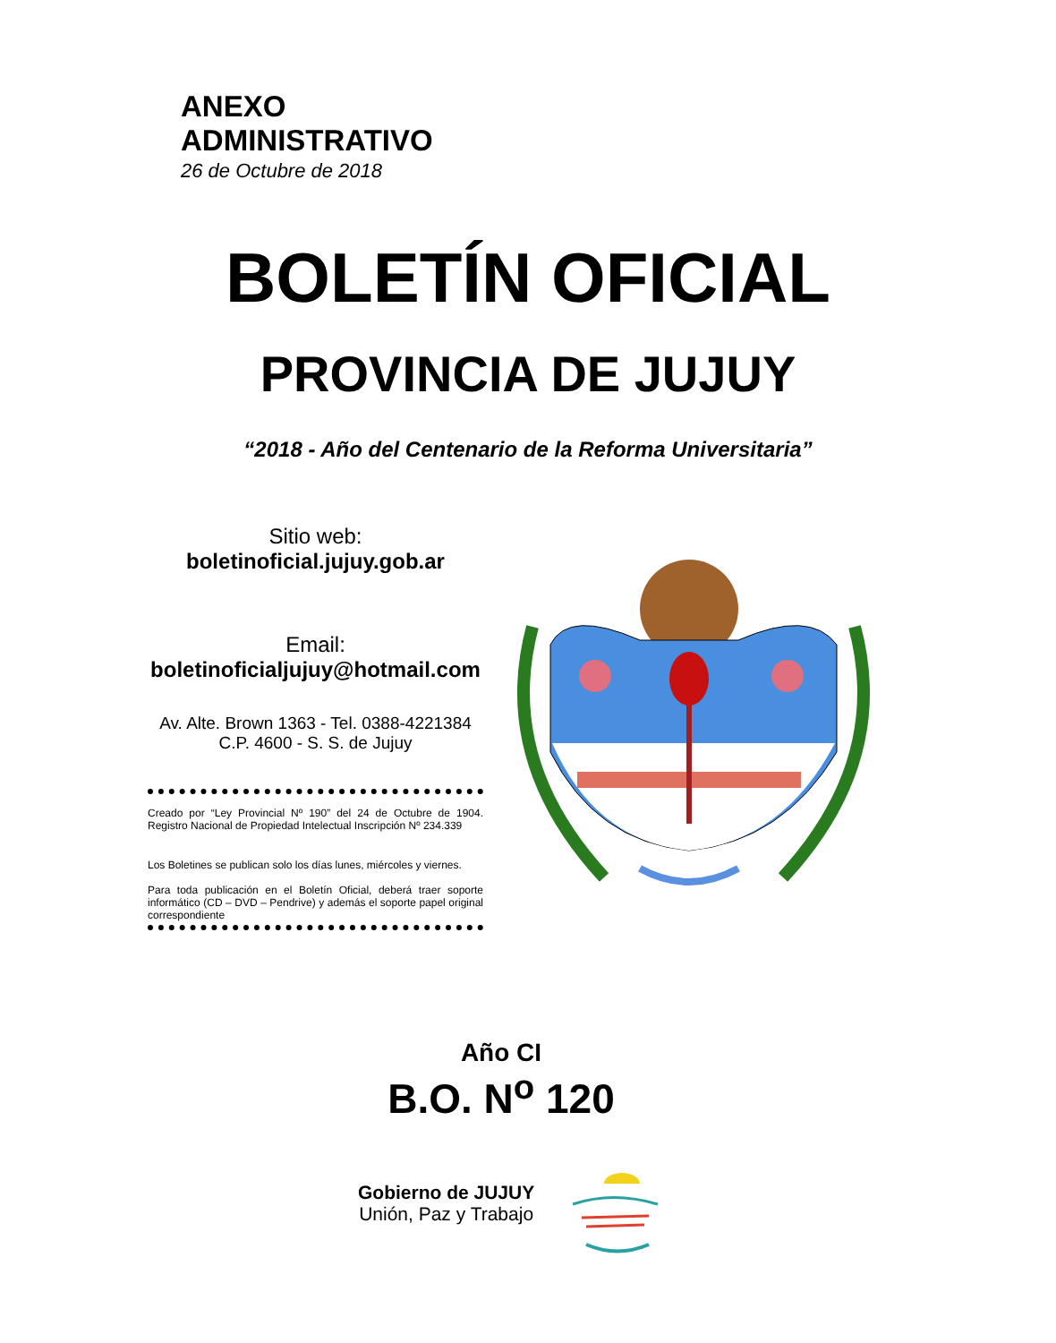ANEXO
ADMINISTRATIVO
26 de Octubre de 2018
BOLETÍN OFICIAL
PROVINCIA DE JUJUY
“2018 - Año del Centenario de la Reforma Universitaria”
Sitio web:
boletinoficial.jujuy.gob.ar
Email:
boletinoficialjujuy@hotmail.com
Av. Alte. Brown 1363 - Tel. 0388-4221384
C.P. 4600 - S. S. de Jujuy
Creado por “Ley Provincial Nº 190” del 24 de Octubre de 1904. Registro Nacional de Propiedad Intelectual Inscripción Nº 234.339
Los Boletines se publican solo los días lunes, miércoles y viernes.
Para toda publicación en el Boletín Oficial, deberá traer soporte informático (CD – DVD – Pendrive) y además el soporte papel original correspondiente
Año CI
B.O. N<sup>o</sup> 120
Gobierno de JUJUY
Unión, Paz y Trabajo